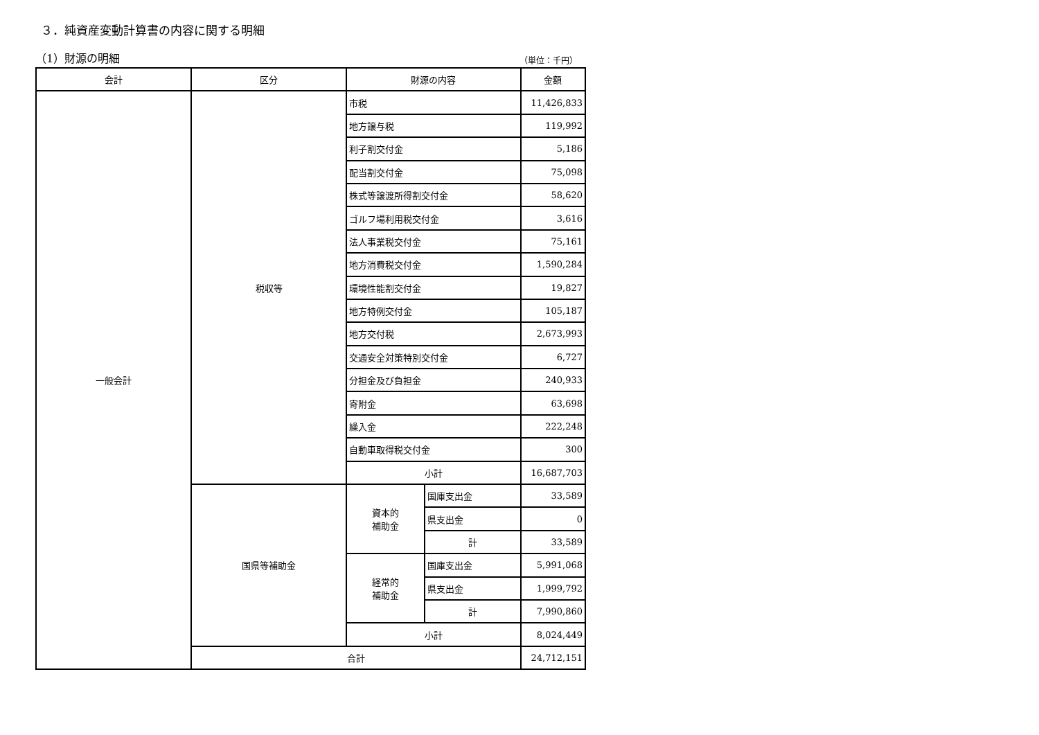３．純資産変動計算書の内容に関する明細
（1）財源の明細
（単位：千円）
| 会計 | 区分 | 財源の内容 | | 金額 |
| --- | --- | --- | --- | --- |
| 一般会計 | 税収等 | 市税 | | 11,426,833 |
| | | 地方譲与税 | | 119,992 |
| | | 利子割交付金 | | 5,186 |
| | | 配当割交付金 | | 75,098 |
| | | 株式等譲渡所得割交付金 | | 58,620 |
| | | ゴルフ場利用税交付金 | | 3,616 |
| | | 法人事業税交付金 | | 75,161 |
| | | 地方消費税交付金 | | 1,590,284 |
| | | 環境性能割交付金 | | 19,827 |
| | | 地方特例交付金 | | 105,187 |
| | | 地方交付税 | | 2,673,993 |
| | | 交通安全対策特別交付金 | | 6,727 |
| | | 分担金及び負担金 | | 240,933 |
| | | 寄附金 | | 63,698 |
| | | 繰入金 | | 222,248 |
| | | 自動車取得税交付金 | | 300 |
| | | 小計 | | 16,687,703 |
| | 国県等補助金 | 資本的 補助金 | 国庫支出金 | 33,589 |
| | | | 県支出金 | 0 |
| | | | 計 | 33,589 |
| | | 経常的 補助金 | 国庫支出金 | 5,991,068 |
| | | | 県支出金 | 1,999,792 |
| | | | 計 | 7,990,860 |
| | | 小計 | | 8,024,449 |
| | 合計 | | | 24,712,151 |